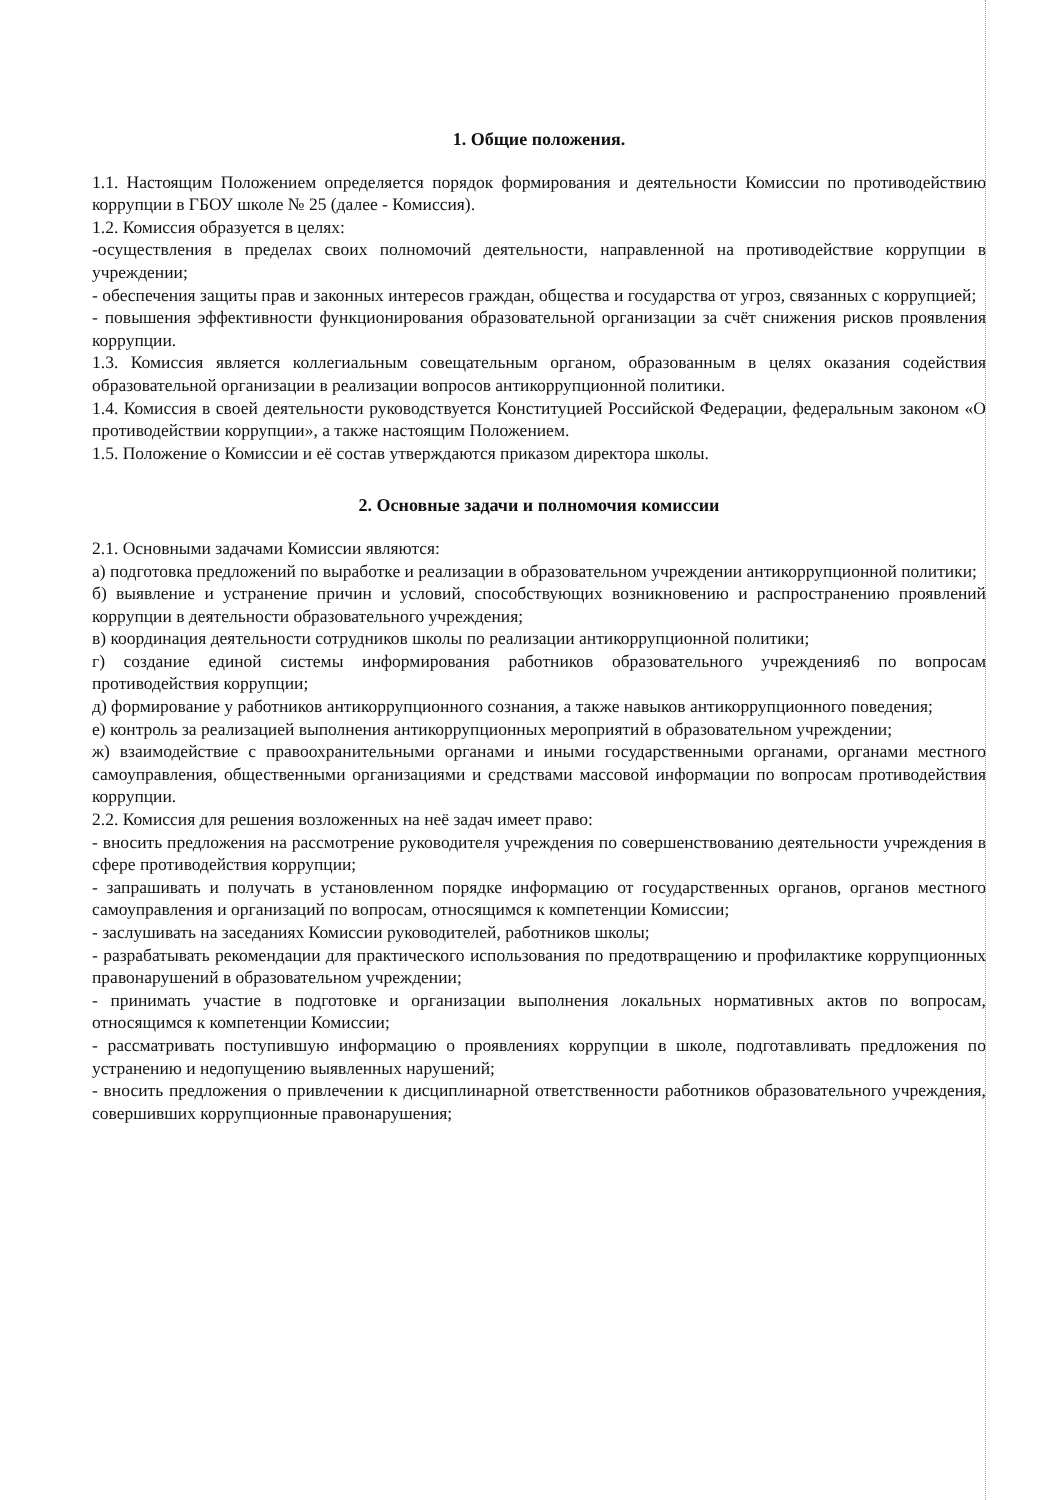1. Общие положения.
1.1. Настоящим Положением определяется порядок формирования и деятельности Комиссии по противодействию коррупции в ГБОУ школе № 25 (далее - Комиссия).
1.2. Комиссия образуется в целях:
-осуществления в пределах своих полномочий деятельности, направленной на противодействие коррупции в учреждении;
- обеспечения защиты прав и законных интересов граждан, общества и государства от угроз, связанных с коррупцией;
- повышения эффективности функционирования образовательной организации за счёт снижения рисков проявления коррупции.
1.3. Комиссия является коллегиальным совещательным органом, образованным в целях оказания содействия образовательной организации в реализации вопросов антикоррупционной политики.
1.4. Комиссия в своей деятельности руководствуется Конституцией Российской Федерации, федеральным законом «О противодействии коррупции», а также настоящим Положением.
1.5. Положение о Комиссии и её состав утверждаются приказом директора школы.
2. Основные задачи и полномочия комиссии
2.1. Основными задачами Комиссии являются:
а) подготовка предложений по выработке и реализации в образовательном учреждении антикоррупционной политики;
б) выявление и устранение причин и условий, способствующих возникновению и распространению проявлений коррупции в деятельности образовательного учреждения;
в) координация деятельности сотрудников школы по реализации антикоррупционной политики;
г) создание единой системы информирования работников образовательного учреждения6 по вопросам противодействия коррупции;
д) формирование у работников антикоррупционного сознания, а также навыков антикоррупционного поведения;
е) контроль за реализацией выполнения антикоррупционных мероприятий в образовательном учреждении;
ж) взаимодействие с правоохранительными органами и иными государственными органами, органами местного самоуправления, общественными организациями и средствами массовой информации по вопросам противодействия коррупции.
2.2. Комиссия для решения возложенных на неё задач имеет право:
- вносить предложения на рассмотрение руководителя учреждения по совершенствованию деятельности учреждения в сфере противодействия коррупции;
- запрашивать и получать в установленном порядке информацию от государственных органов, органов местного самоуправления и организаций по вопросам, относящимся к компетенции Комиссии;
- заслушивать на заседаниях Комиссии руководителей, работников школы;
- разрабатывать рекомендации для практического использования по предотвращению и профилактике коррупционных правонарушений в образовательном учреждении;
- принимать участие в подготовке и организации выполнения локальных нормативных актов по вопросам, относящимся к компетенции Комиссии;
- рассматривать поступившую информацию о проявлениях коррупции в школе, подготавливать предложения по устранению и недопущению выявленных нарушений;
- вносить предложения о привлечении к дисциплинарной ответственности работников образовательного учреждения, совершивших коррупционные правонарушения;